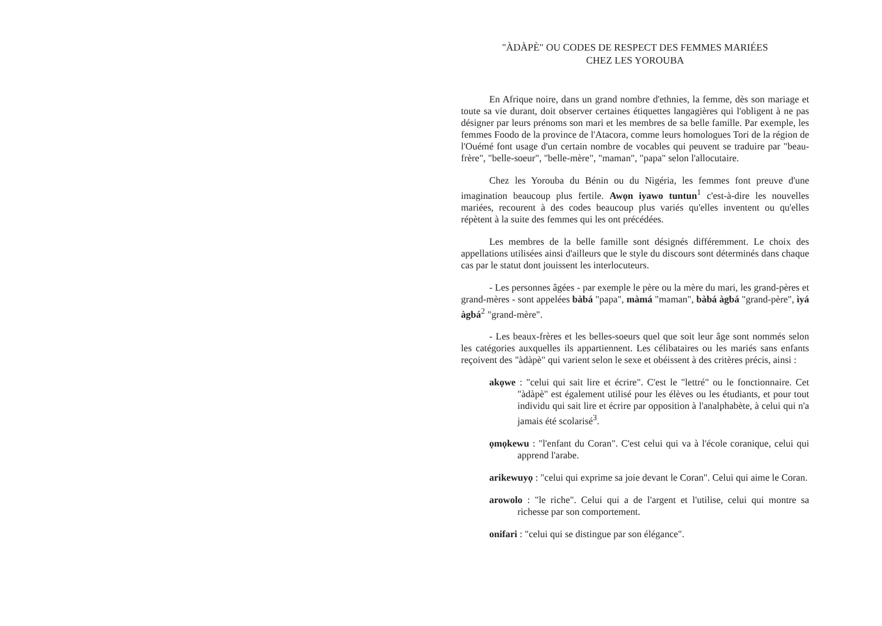"ÀDÀPÈ" OU CODES DE RESPECT DES FEMMES MARIÉES
CHEZ LES YOROUBA
En Afrique noire, dans un grand nombre d'ethnies, la femme, dès son mariage et toute sa vie durant, doit observer certaines étiquettes langagières qui l'obligent à ne pas désigner par leurs prénoms son mari et les membres de sa belle famille. Par exemple, les femmes Foodo de la province de l'Atacora, comme leurs homologues Tori de la région de l'Ouémé font usage d'un certain nombre de vocables qui peuvent se traduire par "beau-frère", "belle-soeur", "belle-mère", "maman", "papa" selon l'allocutaire.
Chez les Yorouba du Bénin ou du Nigéria, les femmes font preuve d'une imagination beaucoup plus fertile. Awọn iyawo tuntun<sup>1</sup> c'est-à-dire les nouvelles mariées, recourent à des codes beaucoup plus variés qu'elles inventent ou qu'elles répètent à la suite des femmes qui les ont précédées.
Les membres de la belle famille sont désignés différemment. Le choix des appellations utilisées ainsi d'ailleurs que le style du discours sont déterminés dans chaque cas par le statut dont jouissent les interlocuteurs.
- Les personnes âgées - par exemple le père ou la mère du mari, les grand-pères et grand-mères - sont appelées bàbá "papa", màmá "maman", bàbá àgbá "grand-père", ìyá àgbá<sup>2</sup> "grand-mère".
- Les beaux-frères et les belles-soeurs quel que soit leur âge sont nommés selon les catégories auxquelles ils appartiennent. Les célibataires ou les mariés sans enfants reçoivent des "àdàpè" qui varient selon le sexe et obéissent à des critères précis, ainsi :
akọwe : "celui qui sait lire et écrire". C'est le "lettré" ou le fonctionnaire. Cet "àdàpè" est également utilisé pour les élèves ou les étudiants, et pour tout individu qui sait lire et écrire par opposition à l'analphabète, à celui qui n'a jamais été scolarisé<sup>3</sup>.
ọmọkewu : "l'enfant du Coran". C'est celui qui va à l'école coranique, celui qui apprend l'arabe.
arikewuyọ : "celui qui exprime sa joie devant le Coran". Celui qui aime le Coran.
arowolo : "le riche". Celui qui a de l'argent et l'utilise, celui qui montre sa richesse par son comportement.
onifari : "celui qui se distingue par son élégance".